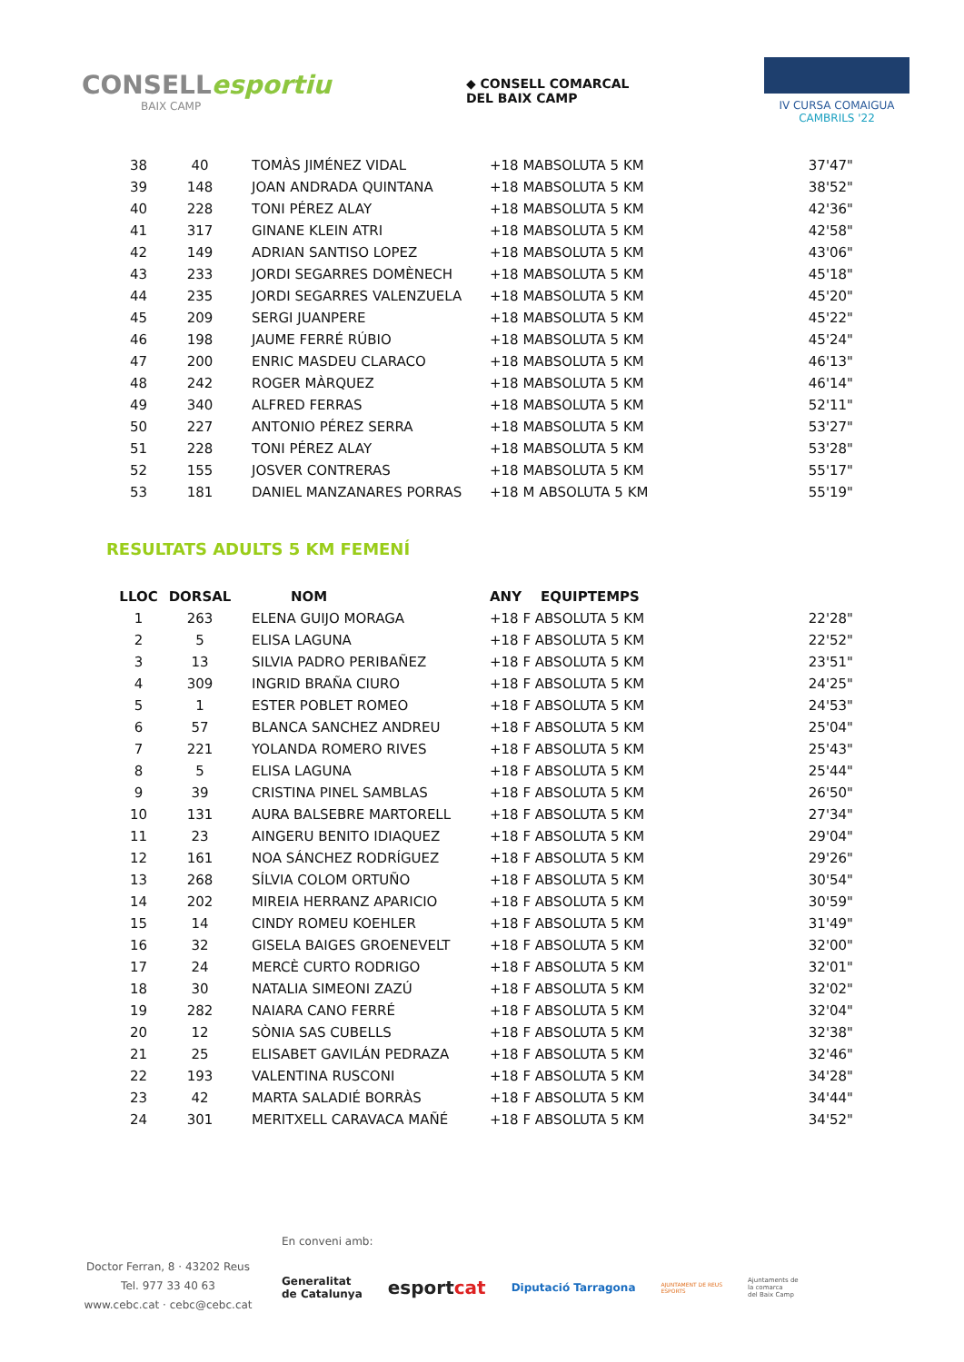CONSELLesportiu
BAIX CAMP
◆ CONSELL COMARCAL
DEL BAIX CAMP
IV CURSA COMAIGUA
CAMBRILS '22
| 38 | 40 | TOMÀS JIMÉNEZ VIDAL | +18 MABSOLUTA 5 KM | 37'47" |
| 39 | 148 | JOAN ANDRADA QUINTANA | +18 MABSOLUTA 5 KM | 38'52" |
| 40 | 228 | TONI PÉREZ ALAY | +18 MABSOLUTA 5 KM | 42'36" |
| 41 | 317 | GINANE KLEIN ATRI | +18 MABSOLUTA 5 KM | 42'58" |
| 42 | 149 | ADRIAN SANTISO LOPEZ | +18 MABSOLUTA 5 KM | 43'06" |
| 43 | 233 | JORDI SEGARRES DOMÈNECH | +18 MABSOLUTA 5 KM | 45'18" |
| 44 | 235 | JORDI SEGARRES VALENZUELA | +18 MABSOLUTA 5 KM | 45'20" |
| 45 | 209 | SERGI JUANPERE | +18 MABSOLUTA 5 KM | 45'22" |
| 46 | 198 | JAUME FERRÉ RÚBIO | +18 MABSOLUTA 5 KM | 45'24" |
| 47 | 200 | ENRIC MASDEU CLARACO | +18 MABSOLUTA 5 KM | 46'13" |
| 48 | 242 | ROGER MÀRQUEZ | +18 MABSOLUTA 5 KM | 46'14" |
| 49 | 340 | ALFRED FERRAS | +18 MABSOLUTA 5 KM | 52'11" |
| 50 | 227 | ANTONIO PÉREZ SERRA | +18 MABSOLUTA 5 KM | 53'27" |
| 51 | 228 | TONI PÉREZ ALAY | +18 MABSOLUTA 5 KM | 53'28" |
| 52 | 155 | JOSVER CONTRERAS | +18 MABSOLUTA 5 KM | 55'17" |
| 53 | 181 | DANIEL MANZANARES PORRAS | +18 M ABSOLUTA 5 KM | 55'19" |
RESULTATS ADULTS 5 KM FEMENÍ
| LLOC | DORSAL | NOM | ANY EQUIPTEMPS | |
| --- | --- | --- | --- | --- |
| 1 | 263 | ELENA GUIJO MORAGA | +18 F ABSOLUTA 5 KM | 22'28" |
| 2 | 5 | ELISA LAGUNA | +18 F ABSOLUTA 5 KM | 22'52" |
| 3 | 13 | SILVIA PADRO PERIBAÑEZ | +18 F ABSOLUTA 5 KM | 23'51" |
| 4 | 309 | INGRID BRAÑA CIURO | +18 F ABSOLUTA 5 KM | 24'25" |
| 5 | 1 | ESTER POBLET ROMEO | +18 F ABSOLUTA 5 KM | 24'53" |
| 6 | 57 | BLANCA SANCHEZ ANDREU | +18 F ABSOLUTA 5 KM | 25'04" |
| 7 | 221 | YOLANDA ROMERO RIVES | +18 F ABSOLUTA 5 KM | 25'43" |
| 8 | 5 | ELISA LAGUNA | +18 F ABSOLUTA 5 KM | 25'44" |
| 9 | 39 | CRISTINA PINEL SAMBLAS | +18 F ABSOLUTA 5 KM | 26'50" |
| 10 | 131 | AURA BALSEBRE MARTORELL | +18 F ABSOLUTA 5 KM | 27'34" |
| 11 | 23 | AINGERU BENITO IDIAQUEZ | +18 F ABSOLUTA 5 KM | 29'04" |
| 12 | 161 | NOA SÁNCHEZ RODRÍGUEZ | +18 F ABSOLUTA 5 KM | 29'26" |
| 13 | 268 | SÍLVIA COLOM ORTUÑO | +18 F ABSOLUTA 5 KM | 30'54" |
| 14 | 202 | MIREIA HERRANZ APARICIO | +18 F ABSOLUTA 5 KM | 30'59" |
| 15 | 14 | CINDY ROMEU KOEHLER | +18 F ABSOLUTA 5 KM | 31'49" |
| 16 | 32 | GISELA BAIGES GROENEVELT | +18 F ABSOLUTA 5 KM | 32'00" |
| 17 | 24 | MERCÈ CURTO RODRIGO | +18 F ABSOLUTA 5 KM | 32'01" |
| 18 | 30 | NATALIA SIMEONI ZAZÚ | +18 F ABSOLUTA 5 KM | 32'02" |
| 19 | 282 | NAIARA CANO FERRÉ | +18 F ABSOLUTA 5 KM | 32'04" |
| 20 | 12 | SÒNIA SAS CUBELLS | +18 F ABSOLUTA 5 KM | 32'38" |
| 21 | 25 | ELISABET GAVILÁN PEDRAZA | +18 F ABSOLUTA 5 KM | 32'46" |
| 22 | 193 | VALENTINA RUSCONI | +18 F ABSOLUTA 5 KM | 34'28" |
| 23 | 42 | MARTA SALADIÉ BORRÀS | +18 F ABSOLUTA 5 KM | 34'44" |
| 24 | 301 | MERITXELL CARAVACA MAÑÉ | +18 F ABSOLUTA 5 KM | 34'52" |
Doctor Ferran, 8 · 43202 Reus
Tel. 977 33 40 63
www.cebc.cat · cebc@cebc.cat
En conveni amb:
Generalitat
de Catalunya esportcat Diputació Tarragona AJUNTAMENT DE REUS
ESPORTS Ajuntaments de
la comarca
del Baix Camp